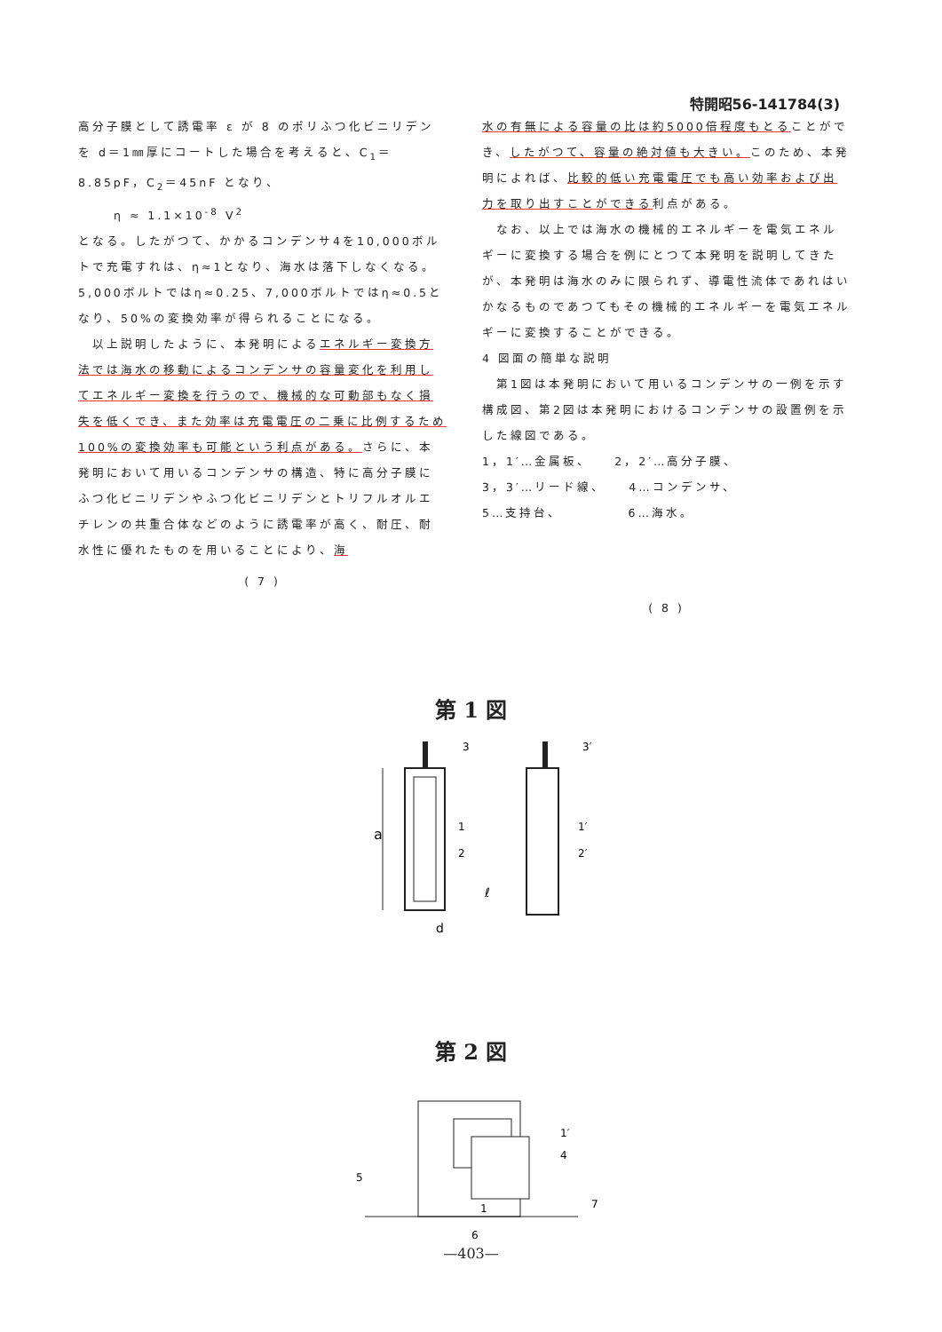特開昭56-141784(3)
高分子膜として誘電率 ε が 8 のポリふつ化ビニリデンを d＝1㎜厚にコートした場合を考えると、C<sub>1</sub>＝8.85pF，C<sub>2</sub>＝45nF となり、
η ≈ 1.1×10<sup>-8</sup> V<sup>2</sup>
となる。したがつて、かかるコンデンサ4を10,000ボルトで充電すれは、η≈1となり、海水は落下しなくなる。5,000ボルトではη≈0.25、7,000ボルトではη≈0.5となり、50%の変換効率が得られることになる。
　以上説明したように、本発明によるエネルギー変換方法では海水の移動によるコンデンサの容量変化を利用してエネルギー変換を行うので、機械的な可動部もなく損失を低くでき、また効率は充電電圧の二乗に比例するため100%の変換効率も可能という利点がある。さらに、本発明において用いるコンデンサの構造、特に高分子膜にふつ化ビニリデンやふつ化ビニリデンとトリフルオルエチレンの共重合体などのように誘電率が高く、耐圧、耐水性に優れたものを用いることにより、海
( 7 )
水の有無による容量の比は約5000倍程度もとることができ、したがつて、容量の絶対値も大きい。このため、本発明によれば、比較的低い充電電圧でも高い効率および出力を取り出すことができる利点がある。
　なお、以上では海水の機械的エネルギーを電気エネルギーに変換する場合を例にとつて本発明を説明してきたが、本発明は海水のみに限られず、導電性流体であれはいかなるものであつてもその機械的エネルギーを電気エネルギーに変換することができる。
4 図面の簡単な説明
　第1図は本発明において用いるコンデンサの一例を示す構成図、第2図は本発明におけるコンデンサの設置例を示した線図である。
1，1′…金属板、　　2，2′…高分子膜、
3，3′…リード線、　　4…コンデンサ、
5…支持台、　　　　　6…海水。
( 8 )
第 1 図
a
3
3′
1
2
1′
2′
ℓ
d
第 2 図
5
1
1′
4
7
6
—403—